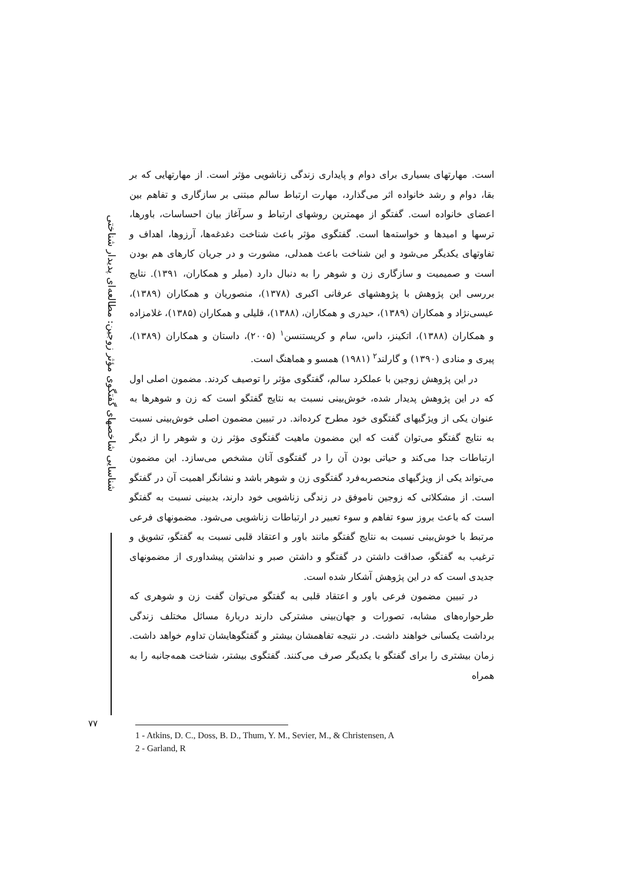شناسایی شاخصهای گفتگوی مؤثر زوجین: مطالعه‌ای پدیدار شناختی
۷۷
است. مهارتهای بسیاری برای دوام و پایداری زندگی زناشویی مؤثر است. از مهارتهایی که بر بقا، دوام و رشد خانواده اثر می‌گذارد، مهارت ارتباط سالم مبتنی بر سازگاری و تفاهم بین اعضای خانواده است. گفتگو از مهمترین روشهای ارتباط و سرآغاز بیان احساسات، باورها، ترسها و امیدها و خواسته‌ها است. گفتگوی مؤثر باعث شناخت دغدغه‌ها، آرزوها، اهداف و تفاوتهای یکدیگر می‌شود و این شناخت باعث همدلی، مشورت و در جریان کارهای هم بودن است و صمیمیت و سازگاری زن و شوهر را به دنبال دارد (میلر و همکاران، ۱۳۹۱). نتایج بررسی این پژوهش با پژوهشهای عرفانی اکبری (۱۳۷۸)، منصوریان و همکاران (۱۳۸۹)، عیسی‌نژاد و همکاران (۱۳۸۹)، حیدری و همکاران، (۱۳۸۸)، قلیلی و همکاران (۱۳۸۵)، غلامزاده و همکاران (۱۳۸۸)، اتکینز، داس، سام و کریستنسن<sup>۱</sup> (۲۰۰۵)، داستان و همکاران (۱۳۸۹)، پیری و منادی (۱۳۹۰) و گارلند<sup>۲</sup> (۱۹۸۱) همسو و هماهنگ است.
در این پژوهش زوجین با عملکرد سالم، گفتگوی مؤثر را توصیف کردند. مضمون اصلی اول که در این پژوهش پدیدار شده، خوش‌بینی نسبت به نتایج گفتگو است که زن و شوهرها به عنوان یکی از ویژگیهای گفتگوی خود مطرح کرده‌اند. در تبیین مضمون اصلی خوش‌بینی نسبت به نتایج گفتگو می‌توان گفت که این مضمون ماهیت گفتگوی مؤثر زن و شوهر را از دیگر ارتباطات جدا می‌کند و حیاتی بودن آن را در گفتگوی آنان مشخص می‌سازد. این مضمون می‌تواند یکی از ویژگیهای منحصربه‌فرد گفتگوی زن و شوهر باشد و نشانگر اهمیت آن در گفتگو است. از مشکلاتی که زوجین ناموفق در زندگی زناشویی خود دارند، بدبینی نسبت به گفتگو است که باعث بروز سوء تفاهم و سوء تعبیر در ارتباطات زناشویی می‌شود. مضمونهای فرعی مرتبط با خوش‌بینی نسبت به نتایج گفتگو مانند باور و اعتقاد قلبی نسبت به گفتگو، تشویق و ترغیب به گفتگو، صداقت داشتن در گفتگو و داشتن صبر و نداشتن پیشداوری از مضمونهای جدیدی است که در این پژوهش آشکار شده است.
در تبیین مضمون فرعی باور و اعتقاد قلبی به گفتگو می‌توان گفت زن و شوهری که طرحواره‌های مشابه، تصورات و جهان‌بینی مشترکی دارند دربارهٔ مسائل مختلف زندگی برداشت یکسانی خواهند داشت. در نتیجه تفاهمشان بیشتر و گفتگوهایشان تداوم خواهد داشت. زمان بیشتری را برای گفتگو با یکدیگر صرف می‌کنند. گفتگوی بیشتر، شناخت همه‌جانبه را به همراه
1 - Atkins, D. C., Doss, B. D., Thum, Y. M., Sevier, M., & Christensen, A
2 - Garland, R